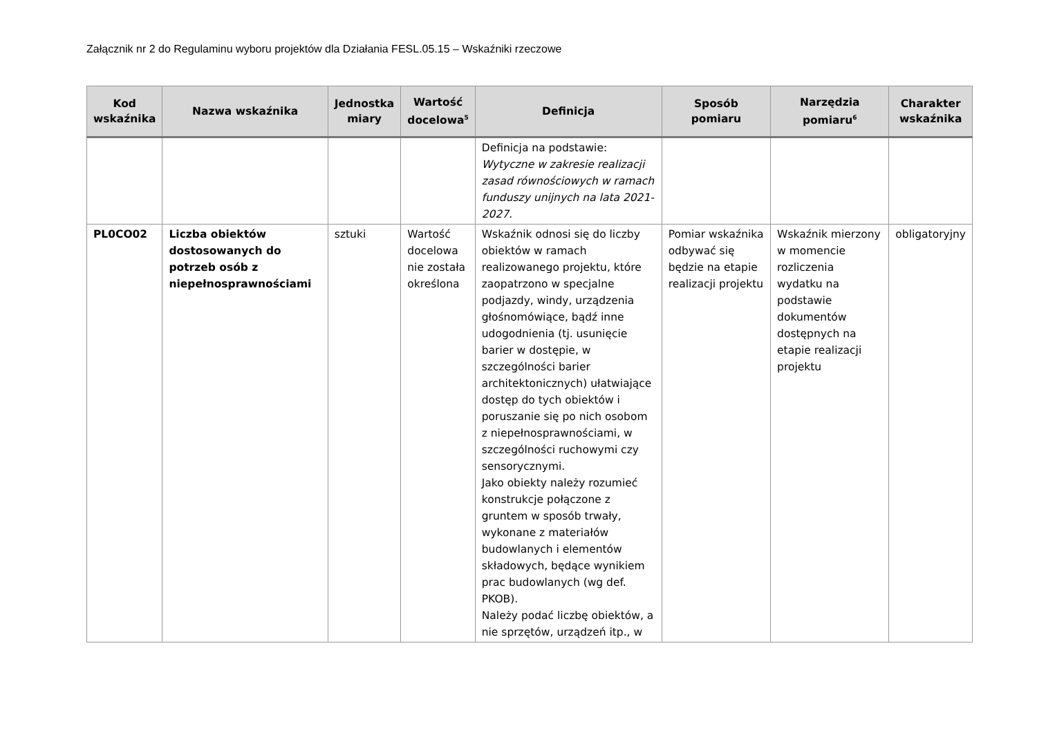Załącznik nr 2 do Regulaminu wyboru projektów dla Działania FESL.05.15 – Wskaźniki rzeczowe
| Kod wskaźnika | Nazwa wskaźnika | Jednostka miary | Wartość docelowa<sup>5</sup> | Definicja | Sposób pomiaru | Narzędzia pomiaru<sup>6</sup> | Charakter wskaźnika |
| --- | --- | --- | --- | --- | --- | --- | --- |
| | | | | Definicja na podstawie: Wytyczne w zakresie realizacji zasad równościowych w ramach funduszy unijnych na lata 2021-2027 . | | | |
| PL0CO02 | Liczba obiektów dostosowanych do potrzeb osób z niepełnosprawnościami | sztuki | Wartość docelowa nie została określona | Wskaźnik odnosi się do liczby obiektów w ramach realizowanego projektu, które zaopatrzono w specjalne podjazdy, windy, urządzenia głośnomówiące, bądź inne udogodnienia (tj. usunięcie barier w dostępie, w szczególności barier architektonicznych) ułatwiające dostęp do tych obiektów i poruszanie się po nich osobom z niepełnosprawnościami, w szczególności ruchowymi czy sensorycznymi. Jako obiekty należy rozumieć konstrukcje połączone z gruntem w sposób trwały, wykonane z materiałów budowlanych i elementów składowych, będące wynikiem prac budowlanych (wg def. PKOB). Należy podać liczbę obiektów, a nie sprzętów, urządzeń itp., w | Pomiar wskaźnika odbywać się będzie na etapie realizacji projektu | Wskaźnik mierzony w momencie rozliczenia wydatku na podstawie dokumentów dostępnych na etapie realizacji projektu | obligatoryjny |